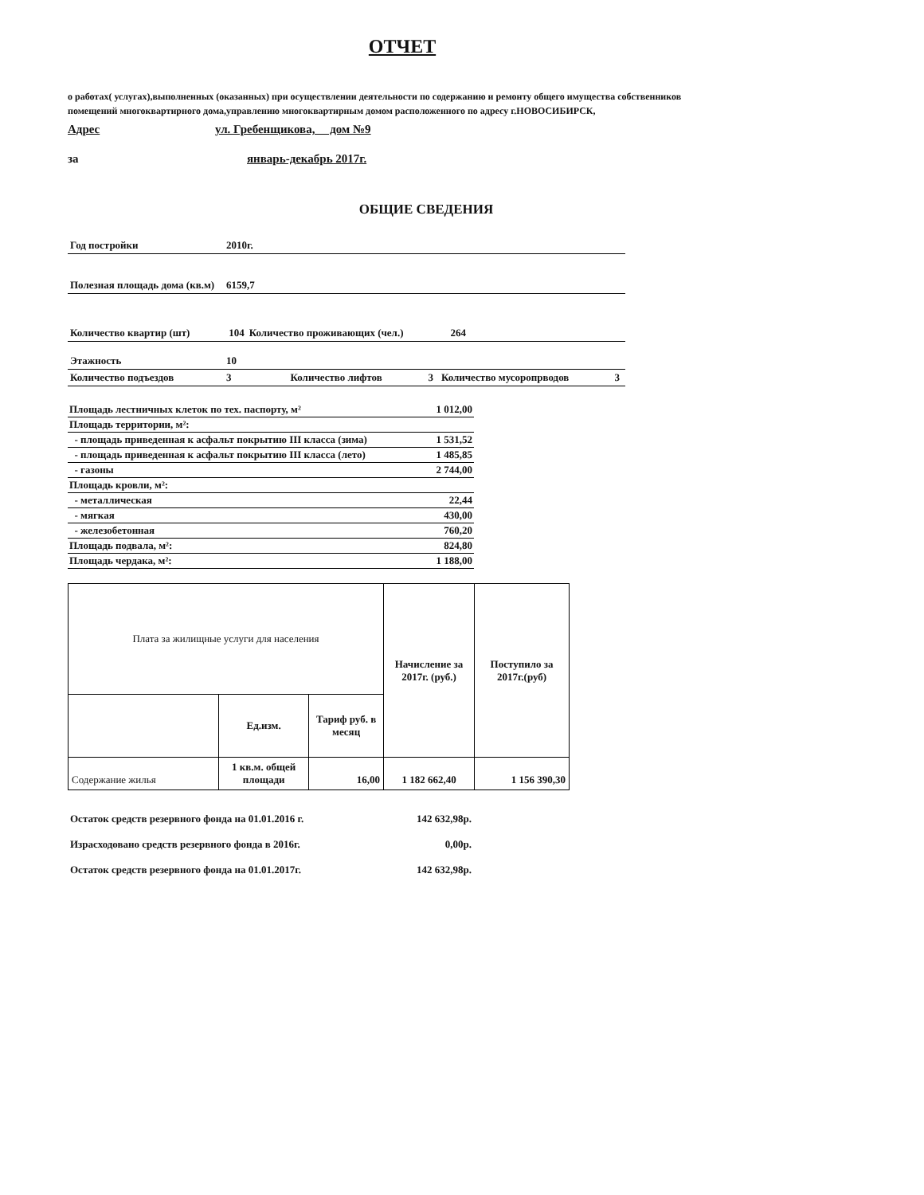ОТЧЕТ
о работах( услугах),выполненных (оказанных) при осуществлении деятельности по содержанию и ремонту общего имущества собственников помещений многоквартирного дома,управлению многоквартирным домом расположенного по адресу г.НОВОСИБИРСК,
Адрес ул. Гребенщикова, дом №9
за январь-декабрь 2017г.
ОБЩИЕ СВЕДЕНИЯ
| Год постройки | 2010г. | | | | |
| Полезная площадь дома (кв.м) | 6159,7 | | | | |
| Количество квартир (шт) | 104 | Количество проживающих (чел.) | 264 | | |
| Этажность | 10 | | | | |
| Количество подъездов | 3 | Количество лифтов | 3 | Количество мусоропрводов | 3 |
| Площадь лестничных клеток по тех. паспорту, м² | 1 012,00 |
| Площадь территории, м²: | |
| - площадь приведенная к асфальт покрытию III класса (зима) | 1 531,52 |
| - площадь приведенная к асфальт покрытию III класса (лето) | 1 485,85 |
| - газоны | 2 744,00 |
| Площадь кровли, м²: | |
| - металлическая | 22,44 |
| - мягкая | 430,00 |
| - железобетонная | 760,20 |
| Площадь подвала, м²: | 824,80 |
| Площадь чердака, м²: | 1 188,00 |
| Плата за жилищные услуги для населения | | | Начисление за 2017г. (руб.) | Поступило за 2017г.(руб) |
| | Ед.изм. | Тариф руб. в месяц | | |
| Содержание жилья | 1 кв.м. общей площади | 16,00 | 1 182 662,40 | 1 156 390,30 |
| Остаток средств резервного фонда на 01.01.2016 г. | 142 632,98р. |
| Израсходовано средств резервного фонда в 2016г. | 0,00р. |
| Остаток средств резервного фонда на 01.01.2017г. | 142 632,98р. |